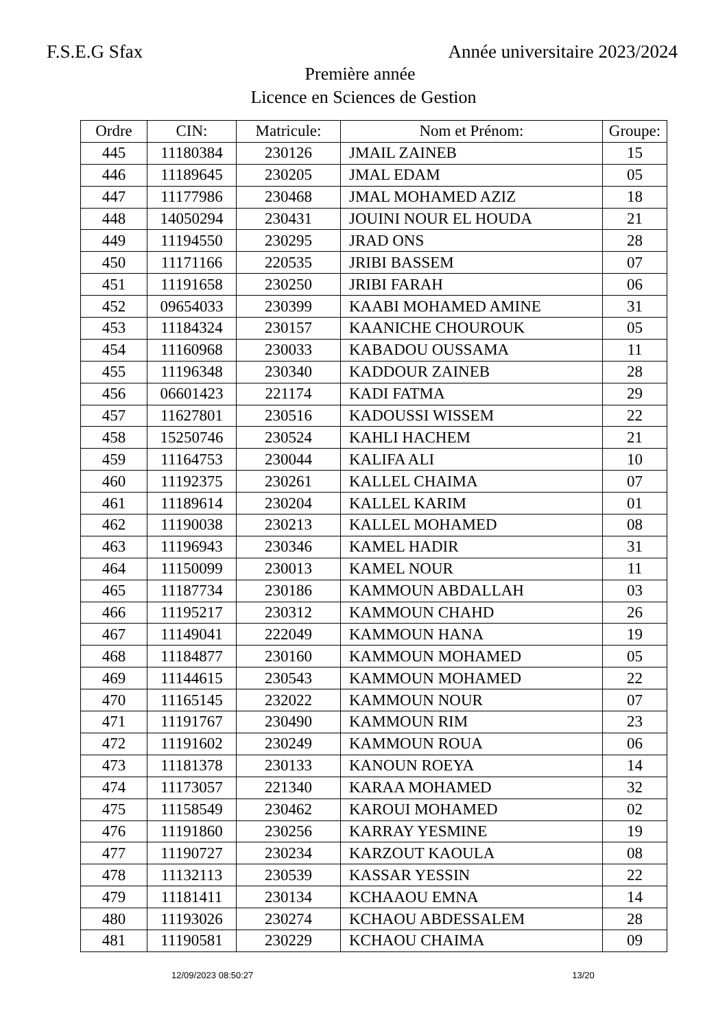F.S.E.G Sfax Année universitaire 2023/2024
Première année
Licence en Sciences de Gestion
| Ordre | CIN: | Matricule: | Nom et Prénom: | Groupe: |
| --- | --- | --- | --- | --- |
| 445 | 11180384 | 230126 | JMAIL ZAINEB | 15 |
| 446 | 11189645 | 230205 | JMAL EDAM | 05 |
| 447 | 11177986 | 230468 | JMAL MOHAMED AZIZ | 18 |
| 448 | 14050294 | 230431 | JOUINI NOUR EL HOUDA | 21 |
| 449 | 11194550 | 230295 | JRAD ONS | 28 |
| 450 | 11171166 | 220535 | JRIBI BASSEM | 07 |
| 451 | 11191658 | 230250 | JRIBI FARAH | 06 |
| 452 | 09654033 | 230399 | KAABI MOHAMED AMINE | 31 |
| 453 | 11184324 | 230157 | KAANICHE CHOUROUK | 05 |
| 454 | 11160968 | 230033 | KABADOU OUSSAMA | 11 |
| 455 | 11196348 | 230340 | KADDOUR ZAINEB | 28 |
| 456 | 06601423 | 221174 | KADI FATMA | 29 |
| 457 | 11627801 | 230516 | KADOUSSI WISSEM | 22 |
| 458 | 15250746 | 230524 | KAHLI HACHEM | 21 |
| 459 | 11164753 | 230044 | KALIFA ALI | 10 |
| 460 | 11192375 | 230261 | KALLEL CHAIMA | 07 |
| 461 | 11189614 | 230204 | KALLEL KARIM | 01 |
| 462 | 11190038 | 230213 | KALLEL MOHAMED | 08 |
| 463 | 11196943 | 230346 | KAMEL HADIR | 31 |
| 464 | 11150099 | 230013 | KAMEL NOUR | 11 |
| 465 | 11187734 | 230186 | KAMMOUN ABDALLAH | 03 |
| 466 | 11195217 | 230312 | KAMMOUN CHAHD | 26 |
| 467 | 11149041 | 222049 | KAMMOUN HANA | 19 |
| 468 | 11184877 | 230160 | KAMMOUN MOHAMED | 05 |
| 469 | 11144615 | 230543 | KAMMOUN MOHAMED | 22 |
| 470 | 11165145 | 232022 | KAMMOUN NOUR | 07 |
| 471 | 11191767 | 230490 | KAMMOUN RIM | 23 |
| 472 | 11191602 | 230249 | KAMMOUN ROUA | 06 |
| 473 | 11181378 | 230133 | KANOUN ROEYA | 14 |
| 474 | 11173057 | 221340 | KARAA MOHAMED | 32 |
| 475 | 11158549 | 230462 | KAROUI MOHAMED | 02 |
| 476 | 11191860 | 230256 | KARRAY YESMINE | 19 |
| 477 | 11190727 | 230234 | KARZOUT KAOULA | 08 |
| 478 | 11132113 | 230539 | KASSAR YESSIN | 22 |
| 479 | 11181411 | 230134 | KCHAAOU EMNA | 14 |
| 480 | 11193026 | 230274 | KCHAOU ABDESSALEM | 28 |
| 481 | 11190581 | 230229 | KCHAOU CHAIMA | 09 |
12/09/2023 08:50:27 13/20